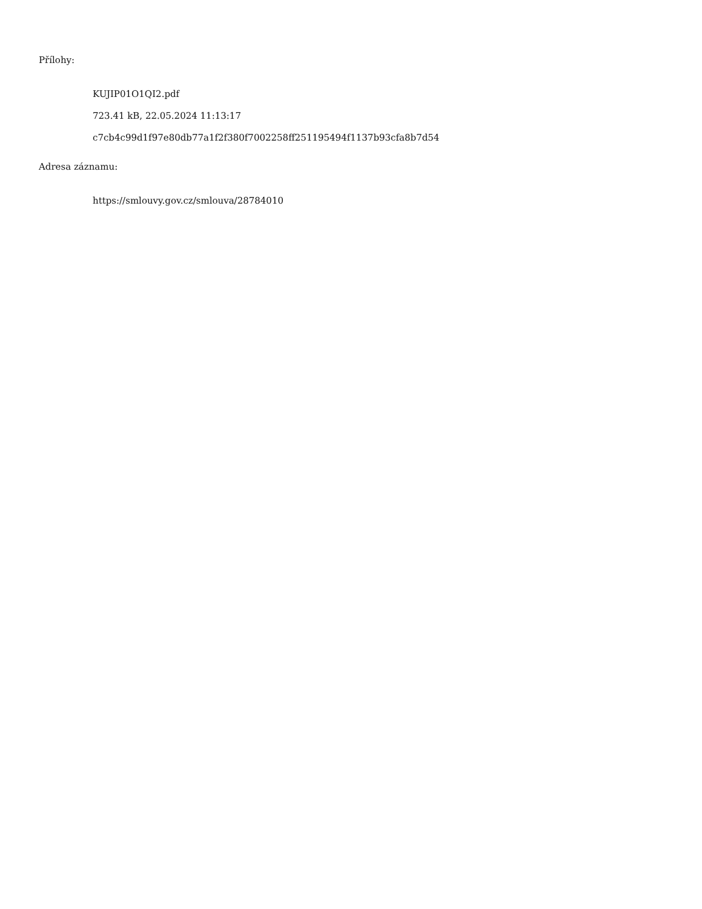Přílohy:
KUJIP01O1QI2.pdf
723.41 kB, 22.05.2024 11:13:17
c7cb4c99d1f97e80db77a1f2f380f7002258ff251195494f1137b93cfa8b7d54
Adresa záznamu:
https://smlouvy.gov.cz/smlouva/28784010